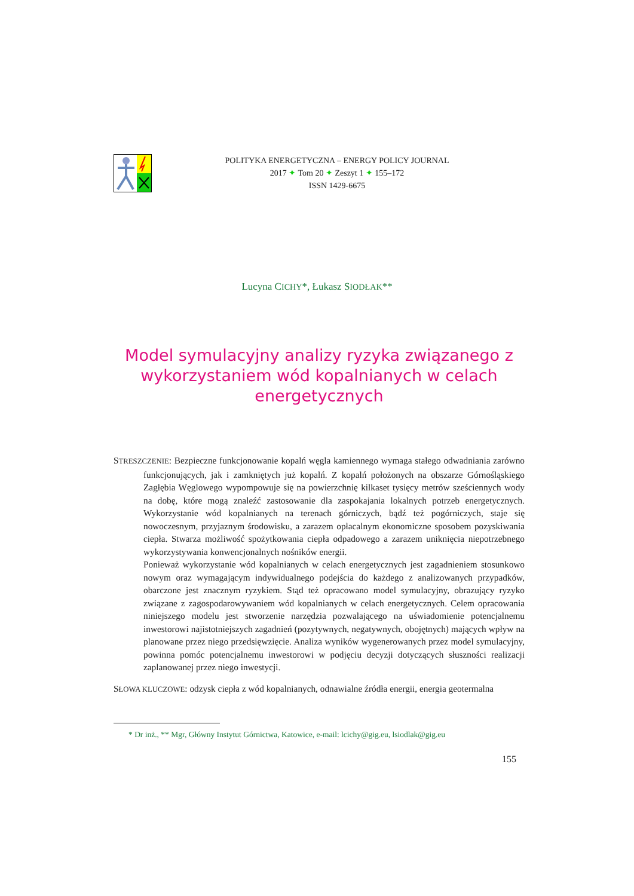POLITYKA ENERGETYCZNA – ENERGY POLICY JOURNAL
2017 ✦ Tom 20 ✦ Zeszyt 1 ✦ 155–172
ISSN 1429-6675
Lucyna CICHY*, Łukasz SIODŁAK**
Model symulacyjny analizy ryzyka związanego z wykorzystaniem wód kopalnianych w celach energetycznych
STRESZCZENIE: Bezpieczne funkcjonowanie kopalń węgla kamiennego wymaga stałego odwadniania zarówno funkcjonujących, jak i zamkniętych już kopalń. Z kopalń położonych na obszarze Górnośląskiego Zagłębia Węglowego wypompowuje się na powierzchnię kilkaset tysięcy metrów sześciennych wody na dobę, które mogą znaleźć zastosowanie dla zaspokajania lokalnych potrzeb energetycznych. Wykorzystanie wód kopalnianych na terenach górniczych, bądź też pogórniczych, staje się nowoczesnym, przyjaznym środowisku, a zarazem opłacalnym ekonomiczne sposobem pozyskiwania ciepła. Stwarza możliwość spożytkowania ciepła odpadowego a zarazem uniknięcia niepotrzebnego wykorzystywania konwencjonalnych nośników energii.
Ponieważ wykorzystanie wód kopalnianych w celach energetycznych jest zagadnieniem stosunkowo nowym oraz wymagającym indywidualnego podejścia do każdego z analizowanych przypadków, obarczone jest znacznym ryzykiem. Stąd też opracowano model symulacyjny, obrazujący ryzyko związane z zagospodarowywaniem wód kopalnianych w celach energetycznych. Celem opracowania niniejszego modelu jest stworzenie narzędzia pozwalającego na uświadomienie potencjalnemu inwestorowi najistotniejszych zagadnień (pozytywnych, negatywnych, obojętnych) mających wpływ na planowane przez niego przedsięwzięcie. Analiza wyników wygenerowanych przez model symulacyjny, powinna pomóc potencjalnemu inwestorowi w podjęciu decyzji dotyczących słuszności realizacji zaplanowanej przez niego inwestycji.
SŁOWA KLUCZOWE: odzysk ciepła z wód kopalnianych, odnawialne źródła energii, energia geotermalna
* Dr inż., ** Mgr, Główny Instytut Górnictwa, Katowice, e-mail: lcichy@gig.eu, lsiodlak@gig.eu
155